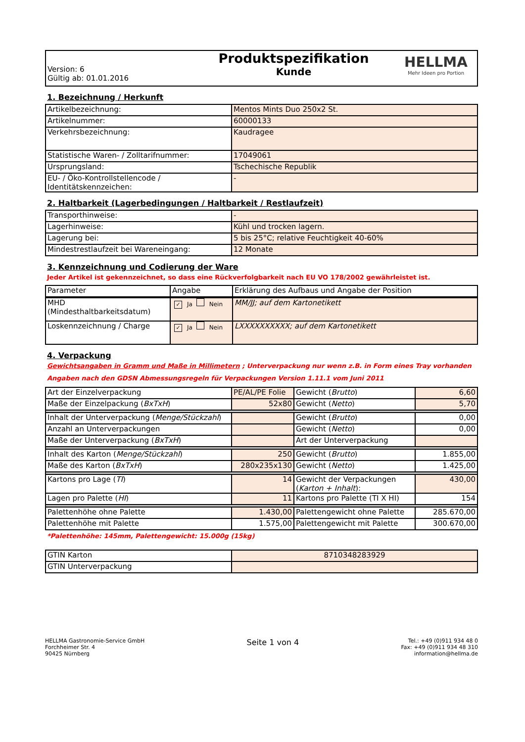| Version: 6 Gültig ab: 01.01.2016 | Produktspezifikation Kunde | HELLMA Mehr Ideen pro Portion |
1. Bezeichnung / Herkunft
| Artikelbezeichnung: | Mentos Mints Duo 250x2 St. |
| Artikelnummer: | 60000133 |
| Verkehrsbezeichnung: | Kaudragee |
| Statistische Waren- / Zolltarifnummer: | 17049061 |
| Ursprungsland: | Tschechische Republik |
| EU- / Öko-Kontrollstellencode / Identitätskennzeichen: | - |
2. Haltbarkeit (Lagerbedingungen / Haltbarkeit / Restlaufzeit)
| Transporthinweise: | - |
| Lagerhinweise: | Kühl und trocken lagern. |
| Lagerung bei: | 5 bis 25°C; relative Feuchtigkeit 40-60% |
| Mindestrestlaufzeit bei Wareneingang: | 12 Monate |
3. Kennzeichnung und Codierung der Ware
Jeder Artikel ist gekennzeichnet, so dass eine Rückverfolgbarkeit nach EU VO 178/2002 gewährleistet ist.
| Parameter | Angabe | Erklärung des Aufbaus und Angabe der Position |
| --- | --- | --- |
| MHD (Mindesthaltbarkeitsdatum) | ✓ Ja Nein | MM/JJ; auf dem Kartonetikett |
| Loskennzeichnung / Charge | ✓ Ja Nein | LXXXXXXXXXX; auf dem Kartonetikett |
4. Verpackung
Gewichtsangaben in Gramm und Maße in Millimetern ; Unterverpackung nur wenn z.B. in Form eines Tray vorhanden
Angaben nach den GDSN Abmessungsregeln für Verpackungen Version 1.11.1 vom Juni 2011
| Art der Einzelverpackung | PE/AL/PE Folie | Gewicht ( Brutto ) | 6,60 |
| Maße der Einzelpackung ( BxTxH ) | 52x80 | Gewicht ( Netto ) | 5,70 |
| Inhalt der Unterverpackung ( Menge/Stückzahl ) | | Gewicht ( Brutto ) | 0,00 |
| Anzahl an Unterverpackungen | | Gewicht ( Netto ) | 0,00 |
| Maße der Unterverpackung ( BxTxH ) | | Art der Unterverpackung | |
| Inhalt des Karton ( Menge/Stückzahl ) | 250 | Gewicht ( Brutto ) | 1.855,00 |
| Maße des Karton ( BxTxH ) | 280x235x130 | Gewicht ( Netto ) | 1.425,00 |
| Kartons pro Lage ( TI ) | 14 | Gewicht der Verpackungen ( Karton + Inhalt ): | 430,00 |
| Lagen pro Palette ( HI ) | 11 | Kartons pro Palette (TI X HI) | 154 |
| Palettenhöhe ohne Palette | 1.430,00 | Palettengewicht ohne Palette | 285.670,00 |
| Palettenhöhe mit Palette | 1.575,00 | Palettengewicht mit Palette | 300.670,00 |
*Palettenhöhe: 145mm, Palettengewicht: 15.000g (15kg)
| GTIN Karton | 8710348283929 |
| GTIN Unterverpackung | |
HELLMA Gastronomie-Service GmbH
Forchheimer Str. 4
90425 Nürnberg
Seite 1 von 4
Tel.: +49 (0)911 934 48 0
Fax: +49 (0)911 934 48 310
information@hellma.de